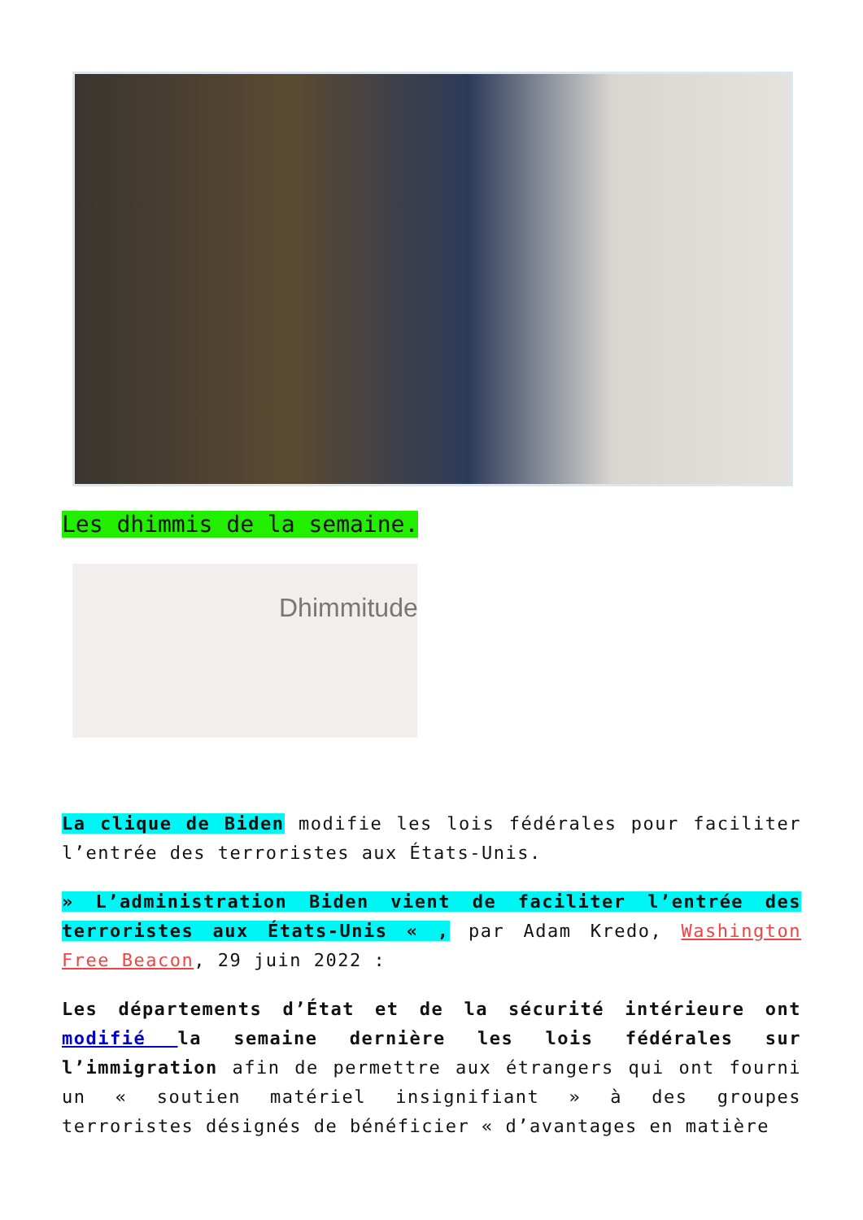Les dhimmis de la semaine.
Dhimmitude
La clique de Biden modifie les lois fédérales pour faciliter l’entrée des terroristes aux États-Unis.
» L’administration Biden vient de faciliter l’entrée des terroristes aux États-Unis « , par Adam Kredo, Washington Free Beacon, 29 juin 2022 :
Les départements d’État et de la sécurité intérieure ont modifié la semaine dernière les lois fédérales sur l’immigration afin de permettre aux étrangers qui ont fourni un « soutien matériel insignifiant » à des groupes terroristes désignés de bénéficier « d’avantages en matière